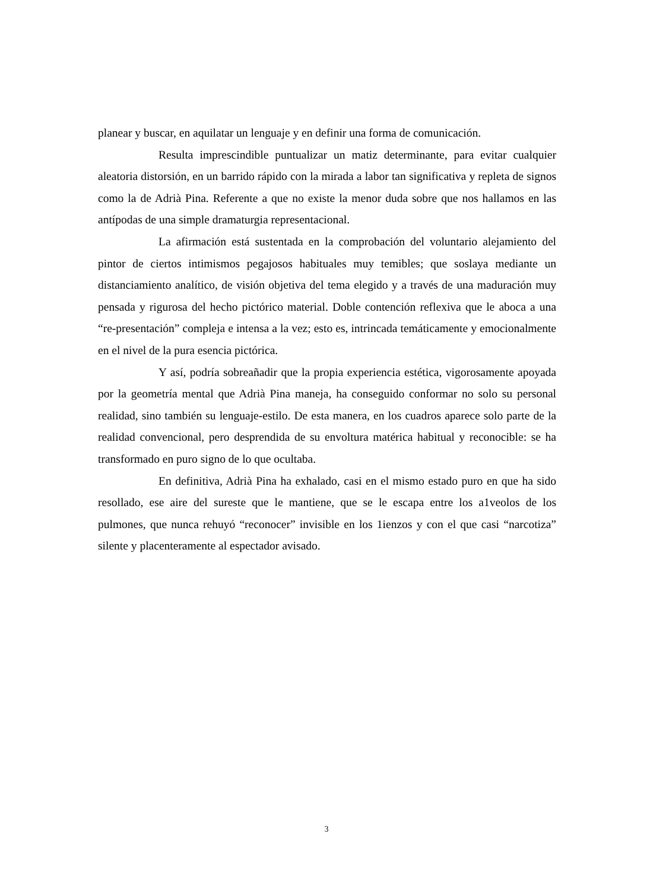planear y buscar, en aquilatar un lenguaje y en definir una forma de comunicación.
Resulta imprescindible puntualizar un matiz determinante, para evitar cualquier aleatoria distorsión, en un barrido rápido con la mirada a labor tan significativa y repleta de signos como la de Adrià Pina. Referente a que no existe la menor duda sobre que nos hallamos en las antípodas de una simple dramaturgia representacional.
La afirmación está sustentada en la comprobación del voluntario alejamiento del pintor de ciertos intimismos pegajosos habituales muy temibles; que soslaya mediante un distanciamiento analítico, de visión objetiva del tema elegido y a través de una maduración muy pensada y rigurosa del hecho pictórico material. Doble contención reflexiva que le aboca a una “re-presentación” compleja e intensa a la vez; esto es, intrincada temáticamente y emocionalmente en el nivel de la pura esencia pictórica.
Y así, podría sobreañadir que la propia experiencia estética, vigorosamente apoyada por la geometría mental que Adrià Pina maneja, ha conseguido conformar no solo su personal realidad, sino también su lenguaje-estilo. De esta manera, en los cuadros aparece solo parte de la realidad convencional, pero desprendida de su envoltura matérica habitual y reconocible: se ha transformado en puro signo de lo que ocultaba.
En definitiva, Adrià Pina ha exhalado, casi en el mismo estado puro en que ha sido resollado, ese aire del sureste que le mantiene, que se le escapa entre los a1veolos de los pulmones, que nunca rehuyó “reconocer” invisible en los 1ienzos y con el que casi “narcotiza” silente y placenteramente al espectador avisado.
3